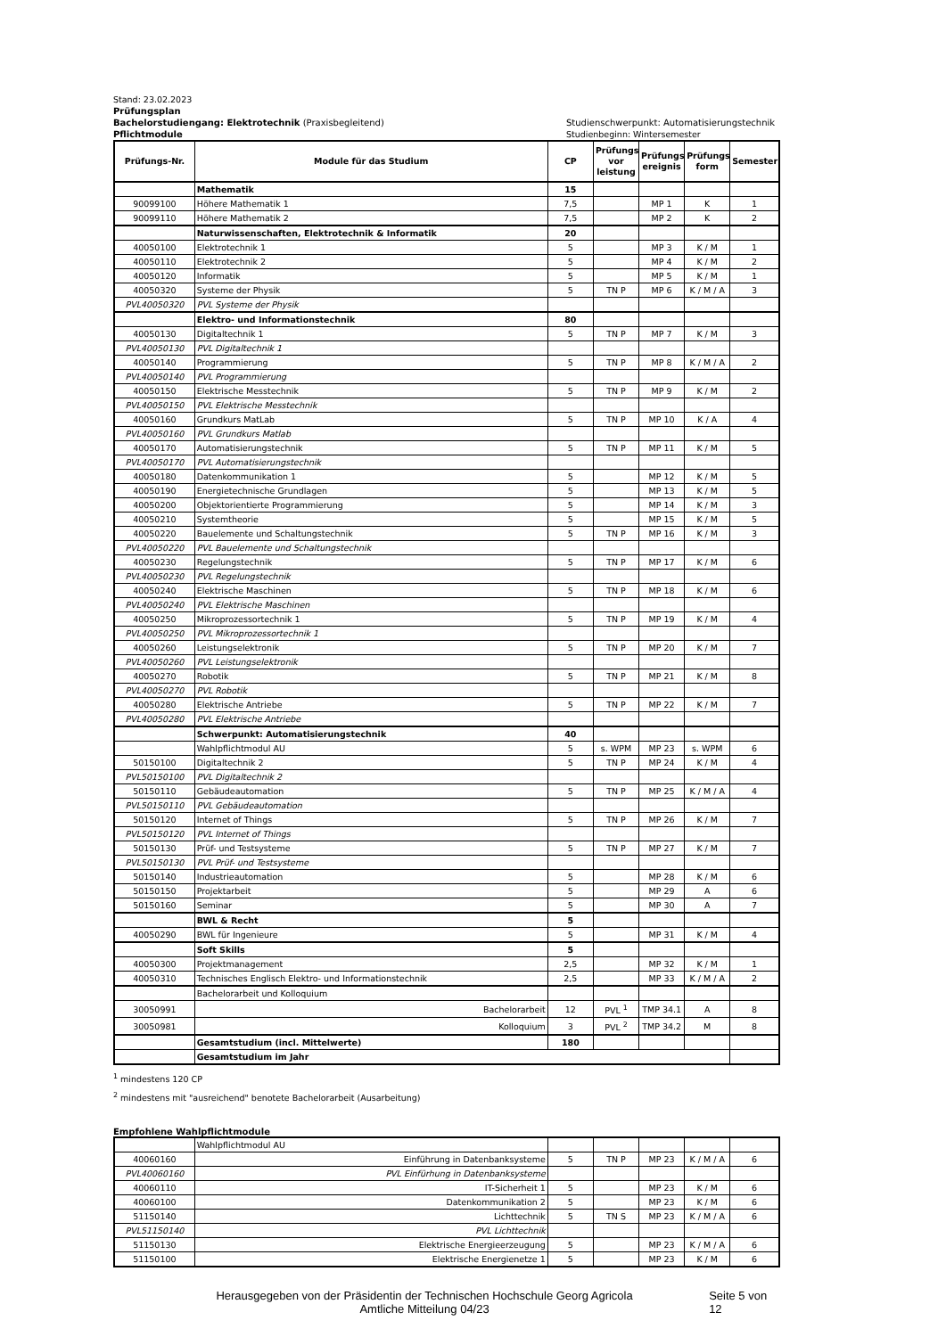Stand: 23.02.2023
Prüfungsplan
Bachelorstudiengang: Elektrotechnik (Praxisbegleitend) Studienschwerpunkt: Automatisierungstechnik
Pflichtmodule Studienbeginn: Wintersemester
| Prüfungs-Nr. | Module für das Studium | CP | Prüfungs vor leistung | Prüfungs ereignis | Prüfungs form | Semester |
| --- | --- | --- | --- | --- | --- | --- |
| | Mathematik | 15 | | | | |
| 90099100 | Höhere Mathematik 1 | 7,5 | | MP 1 | K | 1 |
| 90099110 | Höhere Mathematik 2 | 7,5 | | MP 2 | K | 2 |
| | Naturwissenschaften, Elektrotechnik & Informatik | 20 | | | | |
| 40050100 | Elektrotechnik 1 | 5 | | MP 3 | K / M | 1 |
| 40050110 | Elektrotechnik 2 | 5 | | MP 4 | K / M | 2 |
| 40050120 | Informatik | 5 | | MP 5 | K / M | 1 |
| 40050320 | Systeme der Physik | 5 | TN P | MP 6 | K / M / A | 3 |
| PVL40050320 | PVL Systeme der Physik | | | | | |
| | Elektro- und Informationstechnik | 80 | | | | |
| 40050130 | Digitaltechnik 1 | 5 | TN P | MP 7 | K / M | 3 |
| PVL40050130 | PVL Digitaltechnik 1 | | | | | |
| 40050140 | Programmierung | 5 | TN P | MP 8 | K / M / A | 2 |
| PVL40050140 | PVL Programmierung | | | | | |
| 40050150 | Elektrische Messtechnik | 5 | TN P | MP 9 | K / M | 2 |
| PVL40050150 | PVL Elektrische Messtechnik | | | | | |
| 40050160 | Grundkurs MatLab | 5 | TN P | MP 10 | K / A | 4 |
| PVL40050160 | PVL Grundkurs Matlab | | | | | |
| 40050170 | Automatisierungstechnik | 5 | TN P | MP 11 | K / M | 5 |
| PVL40050170 | PVL Automatisierungstechnik | | | | | |
| 40050180 | Datenkommunikation 1 | 5 | | MP 12 | K / M | 5 |
| 40050190 | Energietechnische Grundlagen | 5 | | MP 13 | K / M | 5 |
| 40050200 | Objektorientierte Programmierung | 5 | | MP 14 | K / M | 3 |
| 40050210 | Systemtheorie | 5 | | MP 15 | K / M | 5 |
| 40050220 | Bauelemente und Schaltungstechnik | 5 | TN P | MP 16 | K / M | 3 |
| PVL40050220 | PVL Bauelemente und Schaltungstechnik | | | | | |
| 40050230 | Regelungstechnik | 5 | TN P | MP 17 | K / M | 6 |
| PVL40050230 | PVL Regelungstechnik | | | | | |
| 40050240 | Elektrische Maschinen | 5 | TN P | MP 18 | K / M | 6 |
| PVL40050240 | PVL Elektrische Maschinen | | | | | |
| 40050250 | Mikroprozessortechnik 1 | 5 | TN P | MP 19 | K / M | 4 |
| PVL40050250 | PVL Mikroprozessortechnik 1 | | | | | |
| 40050260 | Leistungselektronik | 5 | TN P | MP 20 | K / M | 7 |
| PVL40050260 | PVL Leistungselektronik | | | | | |
| 40050270 | Robotik | 5 | TN P | MP 21 | K / M | 8 |
| PVL40050270 | PVL Robotik | | | | | |
| 40050280 | Elektrische Antriebe | 5 | TN P | MP 22 | K / M | 7 |
| PVL40050280 | PVL Elektrische Antriebe | | | | | |
| | Schwerpunkt: Automatisierungstechnik | 40 | | | | |
| | Wahlpflichtmodul AU | 5 | s. WPM | MP 23 | s. WPM | 6 |
| 50150100 | Digitaltechnik 2 | 5 | TN P | MP 24 | K / M | 4 |
| PVL50150100 | PVL Digitaltechnik 2 | | | | | |
| 50150110 | Gebäudeautomation | 5 | TN P | MP 25 | K / M / A | 4 |
| PVL50150110 | PVL Gebäudeautomation | | | | | |
| 50150120 | Internet of Things | 5 | TN P | MP 26 | K / M | 7 |
| PVL50150120 | PVL Internet of Things | | | | | |
| 50150130 | Prüf- und Testsysteme | 5 | TN P | MP 27 | K / M | 7 |
| PVL50150130 | PVL Prüf- und Testsysteme | | | | | |
| 50150140 | Industrieautomation | 5 | | MP 28 | K / M | 6 |
| 50150150 | Projektarbeit | 5 | | MP 29 | A | 6 |
| 50150160 | Seminar | 5 | | MP 30 | A | 7 |
| | BWL & Recht | 5 | | | | |
| 40050290 | BWL für Ingenieure | 5 | | MP 31 | K / M | 4 |
| | Soft Skills | 5 | | | | |
| 40050300 | Projektmanagement | 2,5 | | MP 32 | K / M | 1 |
| 40050310 | Technisches Englisch Elektro- und Informationstechnik | 2,5 | | MP 33 | K / M / A | 2 |
| | Bachelorarbeit und Kolloquium | | | | | |
| 30050991 | Bachelorarbeit | 12 | PVL <sup>1</sup> | TMP 34.1 | A | 8 |
| 30050981 | Kolloquium | 3 | PVL <sup>2</sup> | TMP 34.2 | M | 8 |
| | Gesamtstudium (incl. Mittelwerte) | 180 | | | | |
| | Gesamtstudium im Jahr | | | | | |
<sup>1</sup> mindestens 120 CP
<sup>2</sup> mindestens mit "ausreichend" benotete Bachelorarbeit (Ausarbeitung)
Empfohlene Wahlpflichtmodule
| | Wahlpflichtmodul AU | | | | | |
| 40060160 | Einführung in Datenbanksysteme | 5 | TN P | MP 23 | K / M / A | 6 |
| PVL40060160 | PVL Einfürhung in Datenbanksysteme | | | | | |
| 40060110 | IT-Sicherheit 1 | 5 | | MP 23 | K / M | 6 |
| 40060100 | Datenkommunikation 2 | 5 | | MP 23 | K / M | 6 |
| 51150140 | Lichttechnik | 5 | TN S | MP 23 | K / M / A | 6 |
| PVL51150140 | PVL Lichttechnik | | | | | |
| 51150130 | Elektrische Energieerzeugung | 5 | | MP 23 | K / M / A | 6 |
| 51150100 | Elektrische Energienetze 1 | 5 | | MP 23 | K / M | 6 |
Herausgegeben von der Präsidentin der Technischen Hochschule Georg Agricola
Amtliche Mitteilung 04/23
Seite 5 von 12